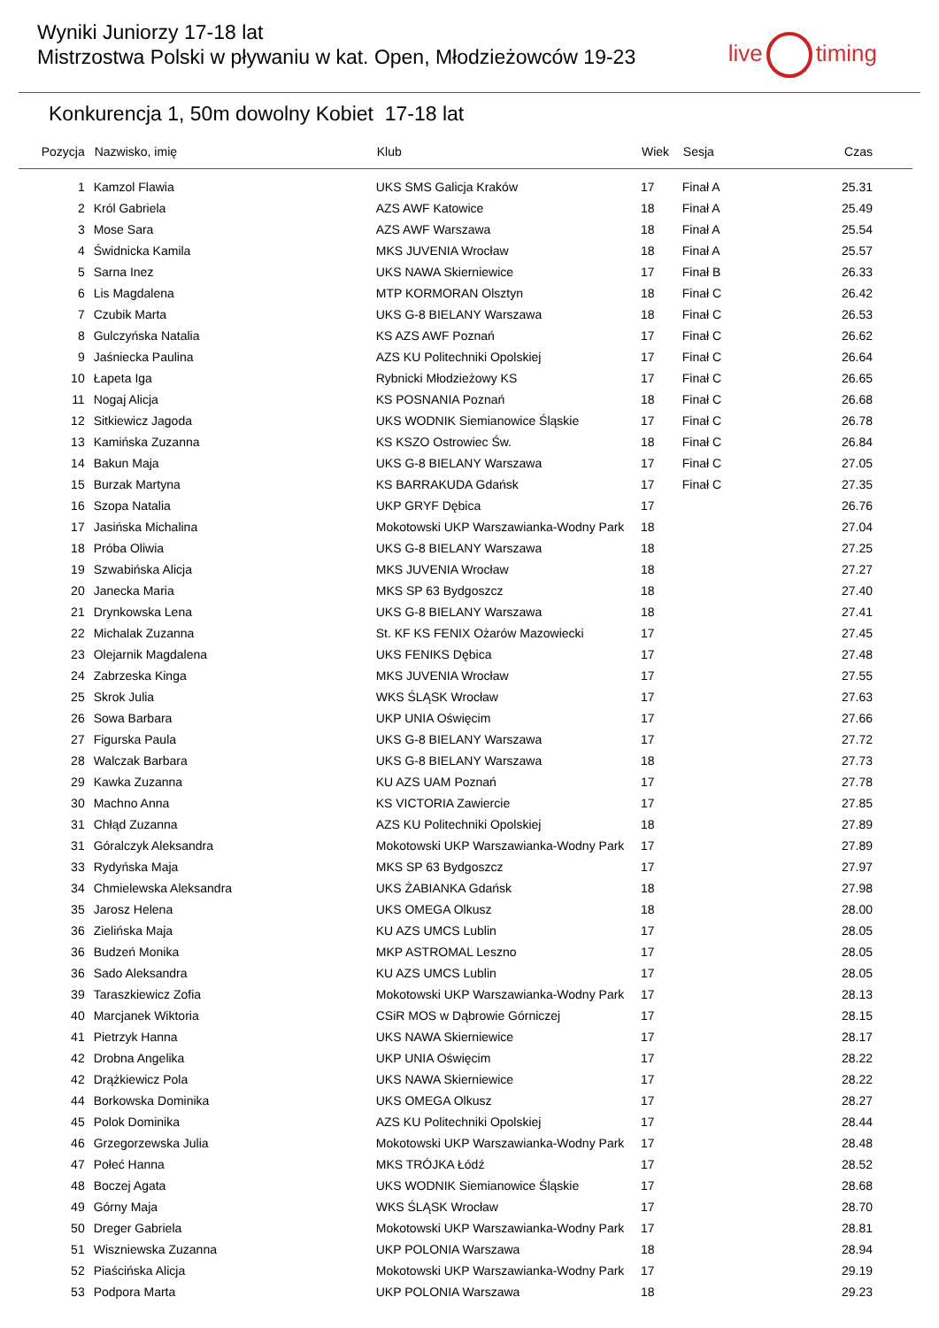Wyniki Juniorzy 17-18 lat
Mistrzostwa Polski w pływaniu w kat. Open, Młodzieżowców 19-23
live timing
Konkurencja 1, 50m dowolny Kobiet 17-18 lat
| Pozycja | Nazwisko, imię | Klub | Wiek | Sesja | Czas |
| --- | --- | --- | --- | --- | --- |
| 1 | Kamzol Flawia | UKS SMS Galicja Kraków | 17 | Finał A | 25.31 |
| 2 | Król Gabriela | AZS AWF Katowice | 18 | Finał A | 25.49 |
| 3 | Mose Sara | AZS AWF Warszawa | 18 | Finał A | 25.54 |
| 4 | Świdnicka Kamila | MKS JUVENIA Wrocław | 18 | Finał A | 25.57 |
| 5 | Sarna Inez | UKS NAWA Skierniewice | 17 | Finał B | 26.33 |
| 6 | Lis Magdalena | MTP KORMORAN Olsztyn | 18 | Finał C | 26.42 |
| 7 | Czubik Marta | UKS G-8 BIELANY Warszawa | 18 | Finał C | 26.53 |
| 8 | Gulczyńska Natalia | KS AZS AWF Poznań | 17 | Finał C | 26.62 |
| 9 | Jaśniecka Paulina | AZS KU Politechniki Opolskiej | 17 | Finał C | 26.64 |
| 10 | Łapeta Iga | Rybnicki Młodzieżowy KS | 17 | Finał C | 26.65 |
| 11 | Nogaj Alicja | KS POSNANIA Poznań | 18 | Finał C | 26.68 |
| 12 | Sitkiewicz Jagoda | UKS WODNIK Siemianowice Śląskie | 17 | Finał C | 26.78 |
| 13 | Kamińska Zuzanna | KS KSZO Ostrowiec Św. | 18 | Finał C | 26.84 |
| 14 | Bakun Maja | UKS G-8 BIELANY Warszawa | 17 | Finał C | 27.05 |
| 15 | Burzak Martyna | KS BARRAKUDA Gdańsk | 17 | Finał C | 27.35 |
| 16 | Szopa Natalia | UKP GRYF Dębica | 17 | | 26.76 |
| 17 | Jasińska Michalina | Mokotowski UKP Warszawianka-Wodny Park | 18 | | 27.04 |
| 18 | Próba Oliwia | UKS G-8 BIELANY Warszawa | 18 | | 27.25 |
| 19 | Szwabińska Alicja | MKS JUVENIA Wrocław | 18 | | 27.27 |
| 20 | Janecka Maria | MKS SP 63 Bydgoszcz | 18 | | 27.40 |
| 21 | Drynkowska Lena | UKS G-8 BIELANY Warszawa | 18 | | 27.41 |
| 22 | Michalak Zuzanna | St. KF KS FENIX Ożarów Mazowiecki | 17 | | 27.45 |
| 23 | Olejarnik Magdalena | UKS FENIKS Dębica | 17 | | 27.48 |
| 24 | Zabrzeska Kinga | MKS JUVENIA Wrocław | 17 | | 27.55 |
| 25 | Skrok Julia | WKS ŚLĄSK Wrocław | 17 | | 27.63 |
| 26 | Sowa Barbara | UKP UNIA Oświęcim | 17 | | 27.66 |
| 27 | Figurska Paula | UKS G-8 BIELANY Warszawa | 17 | | 27.72 |
| 28 | Walczak Barbara | UKS G-8 BIELANY Warszawa | 18 | | 27.73 |
| 29 | Kawka Zuzanna | KU AZS UAM Poznań | 17 | | 27.78 |
| 30 | Machno Anna | KS VICTORIA Zawiercie | 17 | | 27.85 |
| 31 | Chłąd Zuzanna | AZS KU Politechniki Opolskiej | 18 | | 27.89 |
| 31 | Góralczyk Aleksandra | Mokotowski UKP Warszawianka-Wodny Park | 17 | | 27.89 |
| 33 | Rydyńska Maja | MKS SP 63 Bydgoszcz | 17 | | 27.97 |
| 34 | Chmielewska Aleksandra | UKS ŻABIANKA Gdańsk | 18 | | 27.98 |
| 35 | Jarosz Helena | UKS OMEGA Olkusz | 18 | | 28.00 |
| 36 | Zielińska Maja | KU AZS UMCS Lublin | 17 | | 28.05 |
| 36 | Budzeń Monika | MKP ASTROMAL Leszno | 17 | | 28.05 |
| 36 | Sado Aleksandra | KU AZS UMCS Lublin | 17 | | 28.05 |
| 39 | Taraszkiewicz Zofia | Mokotowski UKP Warszawianka-Wodny Park | 17 | | 28.13 |
| 40 | Marcjanek Wiktoria | CSiR MOS w Dąbrowie Górniczej | 17 | | 28.15 |
| 41 | Pietrzyk Hanna | UKS NAWA Skierniewice | 17 | | 28.17 |
| 42 | Drobna Angelika | UKP UNIA Oświęcim | 17 | | 28.22 |
| 42 | Drążkiewicz Pola | UKS NAWA Skierniewice | 17 | | 28.22 |
| 44 | Borkowska Dominika | UKS OMEGA Olkusz | 17 | | 28.27 |
| 45 | Polok Dominika | AZS KU Politechniki Opolskiej | 17 | | 28.44 |
| 46 | Grzegorzewska Julia | Mokotowski UKP Warszawianka-Wodny Park | 17 | | 28.48 |
| 47 | Połeć Hanna | MKS TRÓJKA Łódź | 17 | | 28.52 |
| 48 | Boczej Agata | UKS WODNIK Siemianowice Śląskie | 17 | | 28.68 |
| 49 | Górny Maja | WKS ŚLĄSK Wrocław | 17 | | 28.70 |
| 50 | Dreger Gabriela | Mokotowski UKP Warszawianka-Wodny Park | 17 | | 28.81 |
| 51 | Wiszniewska Zuzanna | UKP POLONIA Warszawa | 18 | | 28.94 |
| 52 | Piaścińska Alicja | Mokotowski UKP Warszawianka-Wodny Park | 17 | | 29.19 |
| 53 | Podpora Marta | UKP POLONIA Warszawa | 18 | | 29.23 |